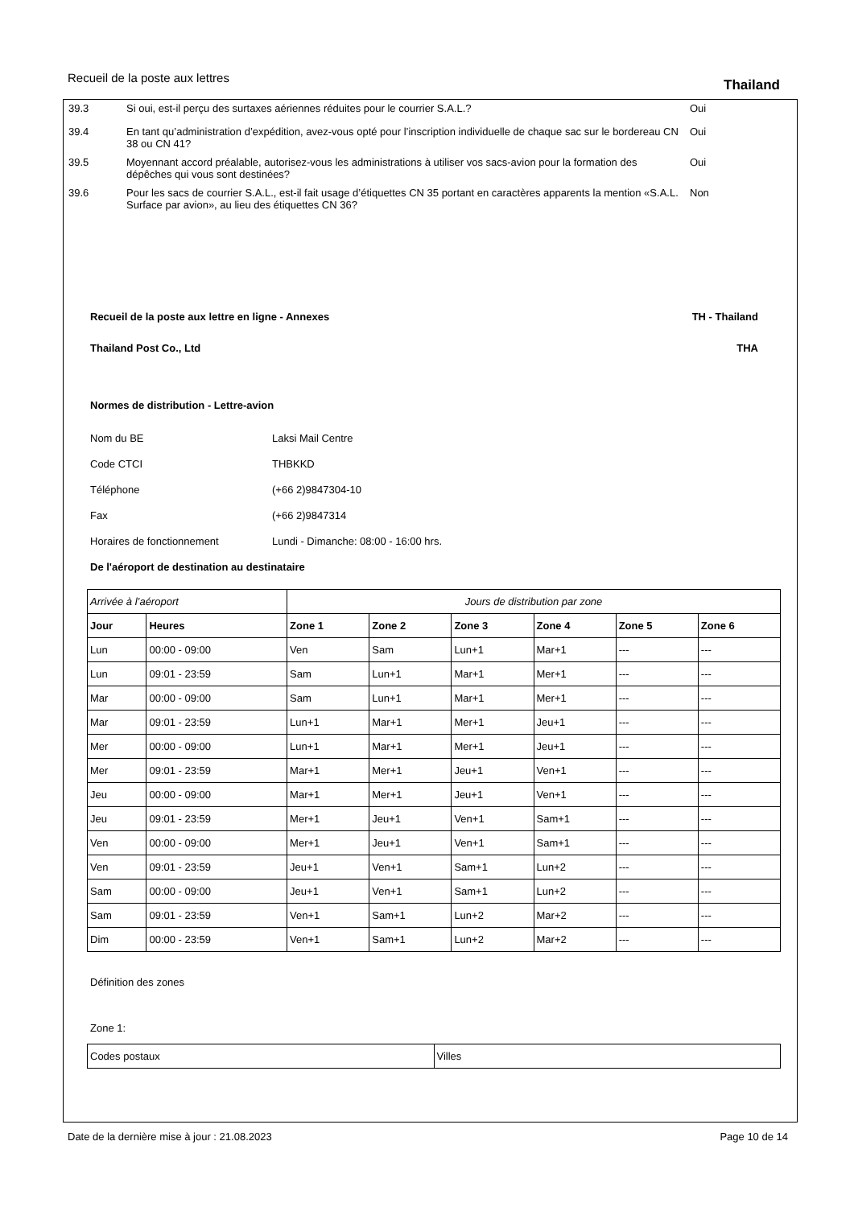Recueil de la poste aux lettres
Thailand
39.3 Si oui, est-il perçu des surtaxes aériennes réduites pour le courrier S.A.L.? Oui
39.4 En tant qu’administration d’expédition, avez-vous opté pour l’inscription individuelle de chaque sac sur le bordereau CN 38 ou CN 41?
Oui
39.5 Moyennant accord préalable, autorisez-vous les administrations à utiliser vos sacs-avion pour la formation des dépêches qui vous sont destinées?
Oui
39.6 Pour les sacs de courrier S.A.L., est-il fait usage d’étiquettes CN 35 portant en caractères apparents la mention «S.A.L. Surface par avion», au lieu des étiquettes CN 36?
Non
Recueil de la poste aux lettre en ligne - Annexes TH - Thailand
Thailand Post Co., Ltd THA
Normes de distribution - Lettre-avion
Nom du BE Laksi Mail Centre
Code CTCI THBKKD
Téléphone (+66 2)9847304-10
Fax (+66 2)9847314
Horaires de fonctionnement Lundi - Dimanche: 08:00 - 16:00 hrs.
De l'aéroport de destination au destinataire
| Arrivée à l’aéroport | | Jours de distribution par zone | | | | | |
| Jour | Heures | Zone 1 | Zone 2 | Zone 3 | Zone 4 | Zone 5 | Zone 6 |
| Lun | 00:00 - 09:00 | Ven | Sam | Lun+1 | Mar+1 | --- | --- |
| Lun | 09:01 - 23:59 | Sam | Lun+1 | Mar+1 | Mer+1 | --- | --- |
| Mar | 00:00 - 09:00 | Sam | Lun+1 | Mar+1 | Mer+1 | --- | --- |
| Mar | 09:01 - 23:59 | Lun+1 | Mar+1 | Mer+1 | Jeu+1 | --- | --- |
| Mer | 00:00 - 09:00 | Lun+1 | Mar+1 | Mer+1 | Jeu+1 | --- | --- |
| Mer | 09:01 - 23:59 | Mar+1 | Mer+1 | Jeu+1 | Ven+1 | --- | --- |
| Jeu | 00:00 - 09:00 | Mar+1 | Mer+1 | Jeu+1 | Ven+1 | --- | --- |
| Jeu | 09:01 - 23:59 | Mer+1 | Jeu+1 | Ven+1 | Sam+1 | --- | --- |
| Ven | 00:00 - 09:00 | Mer+1 | Jeu+1 | Ven+1 | Sam+1 | --- | --- |
| Ven | 09:01 - 23:59 | Jeu+1 | Ven+1 | Sam+1 | Lun+2 | --- | --- |
| Sam | 00:00 - 09:00 | Jeu+1 | Ven+1 | Sam+1 | Lun+2 | --- | --- |
| Sam | 09:01 - 23:59 | Ven+1 | Sam+1 | Lun+2 | Mar+2 | --- | --- |
| Dim | 00:00 - 23:59 | Ven+1 | Sam+1 | Lun+2 | Mar+2 | --- | --- |
Définition des zones
Zone 1:
| Codes postaux | Villes |
Date de la dernière mise à jour : 21.08.2023 Page 10 de 14